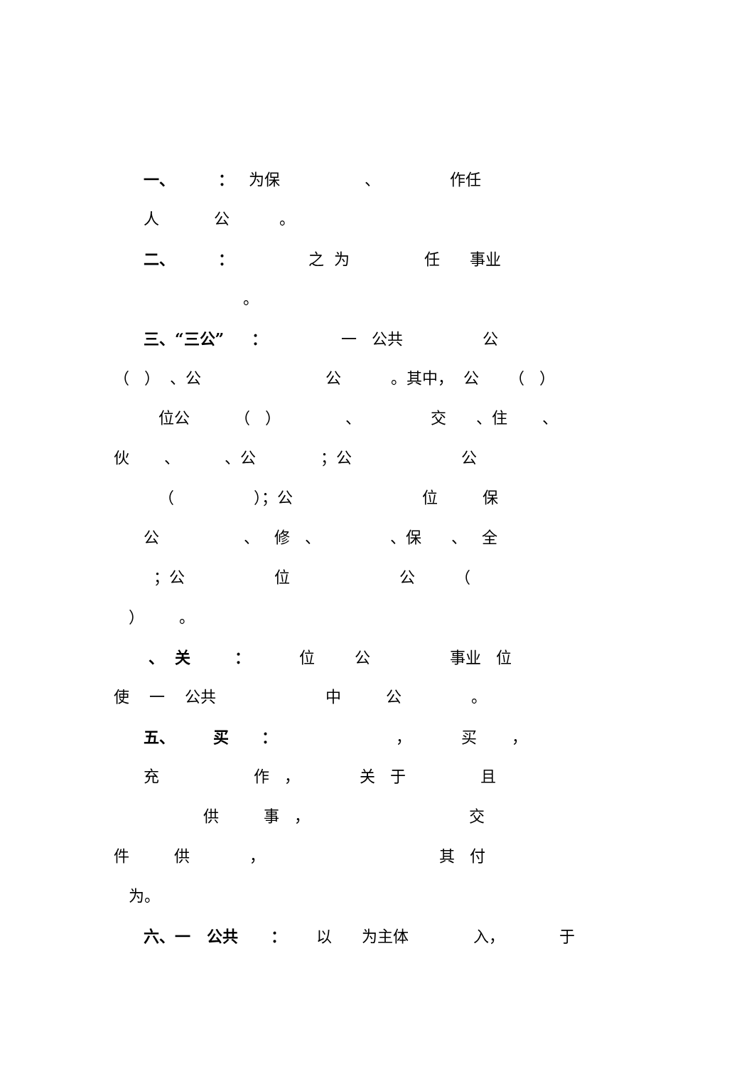一、 ： 为保 、 作任
人 公 。
二、 ： 之 为 任 事业
。
三、“三公” ： 一 公共 公
（ ） 、公 公 。其中， 公 （ ）
位公 （ ） 、 交 、住 、
伙 、 、公 ；公 公
（ ）；公 位 保
公 、 修 、 、保 、 全
；公 位 公 （
） 。
、 关 ： 位 公 事业 位
使 一 公共 中 公 。
五、 买 ： ， 买 ，
充 作 ， 关 于 且
供 事 ， 交
件 供 ， 其 付
为。
六、一 公共 ： 以 为主体 入， 于